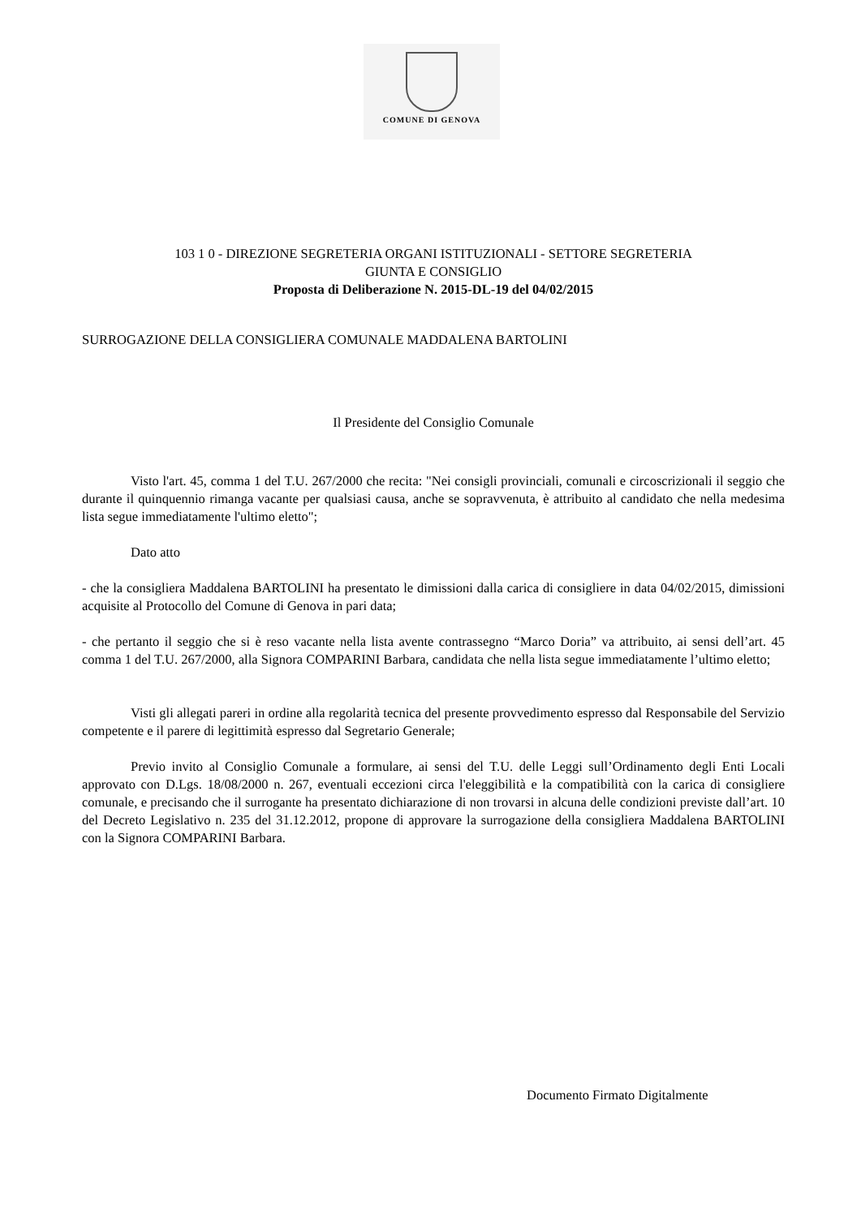COMUNE DI GENOVA
103 1 0 - DIREZIONE SEGRETERIA ORGANI ISTITUZIONALI - SETTORE SEGRETERIA
GIUNTA E CONSIGLIO
Proposta di Deliberazione N. 2015-DL-19 del 04/02/2015
SURROGAZIONE DELLA CONSIGLIERA COMUNALE MADDALENA BARTOLINI
Il Presidente del Consiglio Comunale
Visto l'art. 45, comma 1 del T.U. 267/2000 che recita: "Nei consigli provinciali, comunali e circoscrizionali il seggio che durante il quinquennio rimanga vacante per qualsiasi causa, anche se sopravvenuta, è attribuito al candidato che nella medesima lista segue immediatamente l'ultimo eletto";
Dato atto
- che la consigliera Maddalena BARTOLINI ha presentato le dimissioni dalla carica di consigliere in data 04/02/2015, dimissioni acquisite al Protocollo del Comune di Genova in pari data;
- che pertanto il seggio che si è reso vacante nella lista avente contrassegno “Marco Doria” va attribuito, ai sensi dell’art. 45 comma 1 del T.U. 267/2000, alla Signora COMPARINI Barbara, candidata che nella lista segue immediatamente l’ultimo eletto;
Visti gli allegati pareri in ordine alla regolarità tecnica del presente provvedimento espresso dal Responsabile del Servizio competente e il parere di legittimità espresso dal Segretario Generale;
Previo invito al Consiglio Comunale a formulare, ai sensi del T.U. delle Leggi sull’Ordinamento degli Enti Locali approvato con D.Lgs. 18/08/2000 n. 267, eventuali eccezioni circa l'eleggibilità e la compatibilità con la carica di consigliere comunale, e precisando che il surrogante ha presentato dichiarazione di non trovarsi in alcuna delle condizioni previste dall’art. 10 del Decreto Legislativo n. 235 del 31.12.2012, propone di approvare la surrogazione della consigliera Maddalena BARTOLINI con la Signora COMPARINI Barbara.
Documento Firmato Digitalmente